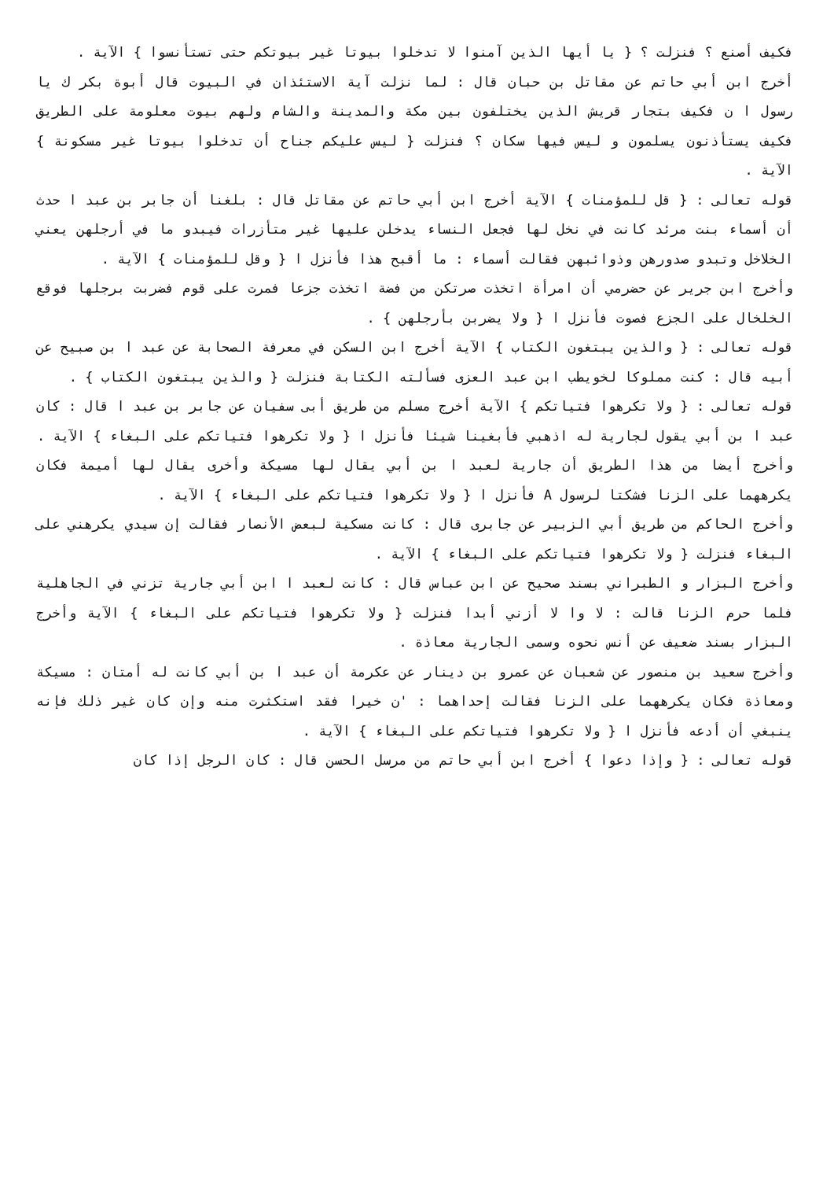فكيف أصنع ؟ فنزلت ؟ { يا أيها الذين آمنوا لا تدخلوا بيوتا غير بيوتكم حتى تستأنسوا } الآية .
أخرج ابن أبي حاتم عن مقاتل بن حبان قال : لما نزلت آية الاستئذان في البيوت قال أبوة بكر ك يا رسول ا ن فكيف بتجار قريش الذين يختلفون بين مكة والمدينة والشام ولهم بيوت معلومة على الطريق فكيف يستأذنون يسلمون و ليس فيها سكان ؟ فنزلت { ليس عليكم جناح أن تدخلوا بيوتا غير مسكونة } الآية .
قوله تعالى : { قل للمؤمنات } الآية أخرج ابن أبي حاتم عن مقاتل قال : بلغنا أن جابر بن عبد ا حدث أن أسماء بنت مرئد كانت في نخل لها فجعل النساء يدخلن عليها غير متأزرات فيبدو ما في أرجلهن يعني الخلاخل وتبدو صدورهن وذوائبهن فقالت أسماء : ما أقبح هذا فأنزل ا { وقل للمؤمنات } الآية .
وأخرج ابن جرير عن حضرمي أن امرأة اتخذت صرتكن من فضة اتخذت جزعا فمرت على قوم فضربت برجلها فوقع الخلخال على الجزع فصوت فأنزل ا { ولا يضربن بأرجلهن } .
قوله تعالى : { والذين يبتغون الكتاب } الآية أخرج ابن السكن في معرفة الصحابة عن عبد ا بن صبيح عن أبيه قال : كنت مملوكا لخويطب ابن عبد العزى فسألته الكتابة فنزلت { والذين يبتغون الكتاب } .
قوله تعالى : { ولا تكرهوا فتياتكم } الآية أخرج مسلم من طريق أبى سفيان عن جابر بن عبد ا قال : كان عبد ا بن أبي يقول لجارية له اذهبي فأبغينا شيئا فأنزل ا { ولا تكرهوا فتياتكم على البغاء } الآية .
وأخرج أيضا من هذا الطريق أن جارية لعبد ا بن أبي يقال لها مسيكة وأخرى يقال لها أميمة فكان يكرههما على الزنا فشكتا لرسول A فأنزل ا { ولا تكرهوا فتياتكم على البغاء } الآية .
وأخرج الحاكم من طريق أبي الزبير عن جابرى قال : كانت مسكية لبعض الأنصار فقالت إن سيدي يكرهني على البغاء فنزلت { ولا تكرهوا فتياتكم على البغاء } الآية .
وأخرج البزار و الطبراني بسند صحيح عن ابن عباس قال : كانت لعبد ا ابن أبي جارية تزني في الجاهلية فلما حرم الزنا قالت : لا وا لا أزني أبدا فنزلت { ولا تكرهوا فتياتكم على البغاء } الآية وأخرج البزار بسند ضعيف عن أنس نحوه وسمى الجارية معاذة .
وأخرج سعيد بن منصور عن شعبان عن عمرو بن دينار عن عكرمة أن عبد ا بن أبي كانت له أمتان : مسيكة ومعاذة فكان يكرههما على الزنا فقالت إحداهما : 'ن خيرا فقد استكثرت منه وإن كان غير ذلك فإنه ينبغي أن أدعه فأنزل ا { ولا تكرهوا فتياتكم على البغاء } الآية .
قوله تعالى : { وإذا دعوا } أخرج ابن أبي حاتم من مرسل الحسن قال : كان الرجل إذا كان